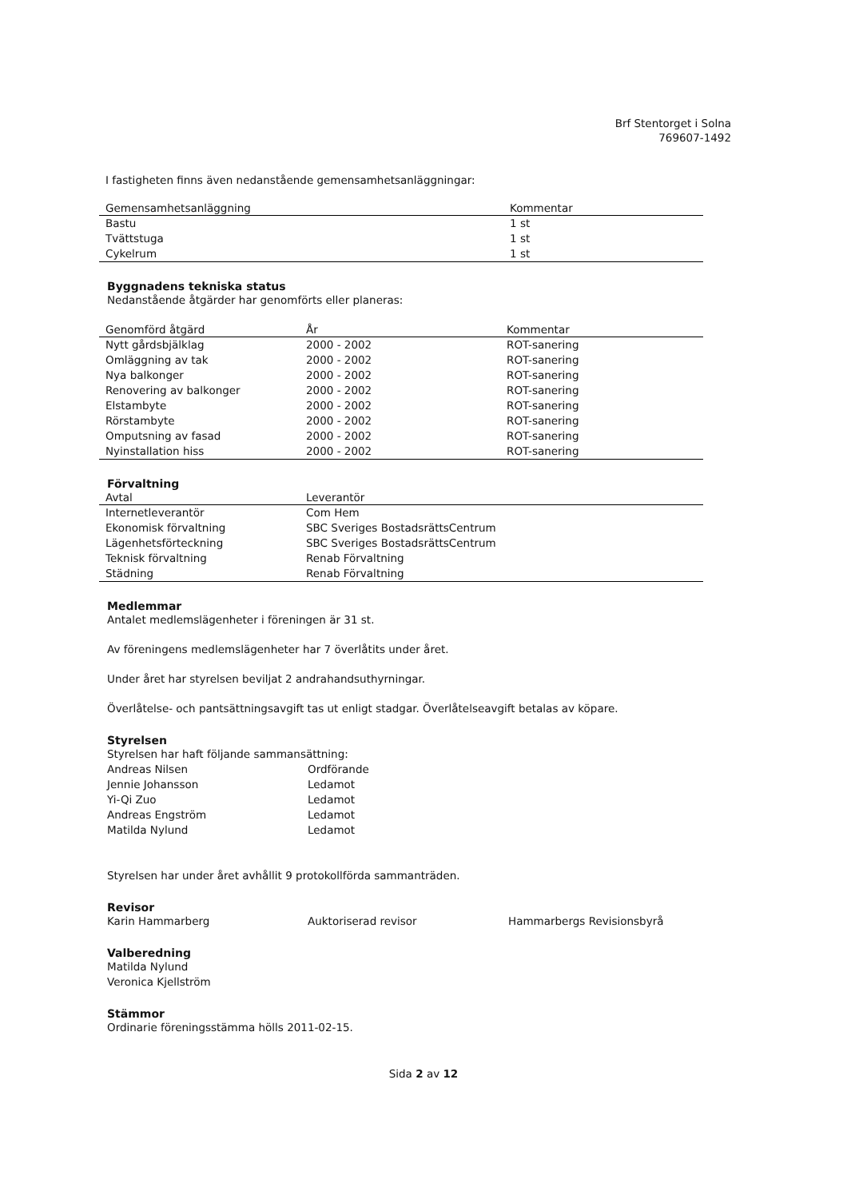Brf Stentorget i Solna
769607-1492
I fastigheten finns även nedanstående gemensamhetsanläggningar:
| Gemensamhetsanläggning | Kommentar |
| --- | --- |
| Bastu | 1 st |
| Tvättstuga | 1 st |
| Cykelrum | 1 st |
Byggnadens tekniska status
Nedanstående åtgärder har genomförts eller planeras:
| Genomförd åtgärd | År | Kommentar |
| --- | --- | --- |
| Nytt gårdsbjälklag | 2000 - 2002 | ROT-sanering |
| Omläggning av tak | 2000 - 2002 | ROT-sanering |
| Nya balkonger | 2000 - 2002 | ROT-sanering |
| Renovering av balkonger | 2000 - 2002 | ROT-sanering |
| Elstambyte | 2000 - 2002 | ROT-sanering |
| Rörstambyte | 2000 - 2002 | ROT-sanering |
| Omputsning av fasad | 2000 - 2002 | ROT-sanering |
| Nyinstallation hiss | 2000 - 2002 | ROT-sanering |
Förvaltning
| Avtal | Leverantör |
| --- | --- |
| Internetleverantör | Com Hem |
| Ekonomisk förvaltning | SBC Sveriges BostadsrättsCentrum |
| Lägenhetsförteckning | SBC Sveriges BostadsrättsCentrum |
| Teknisk förvaltning | Renab Förvaltning |
| Städning | Renab Förvaltning |
Medlemmar
Antalet medlemslägenheter i föreningen är 31 st.
Av föreningens medlemslägenheter har 7 överlåtits under året.
Under året har styrelsen beviljat 2 andrahandsuthyrningar.
Överlåtelse- och pantsättningsavgift tas ut enligt stadgar. Överlåtelseavgift betalas av köpare.
Styrelsen
Styrelsen har haft följande sammansättning:
Andreas Nilsen Ordförande
Jennie Johansson Ledamot
Yi-Qi Zuo Ledamot
Andreas Engström Ledamot
Matilda Nylund Ledamot
Styrelsen har under året avhållit 9 protokollförda sammanträden.
Revisor
Karin Hammarberg Auktoriserad revisor Hammarbergs Revisionsbyrå
Valberedning
Matilda Nylund
Veronica Kjellström
Stämmor
Ordinarie föreningsstämma hölls 2011-02-15.
Sida 2 av 12